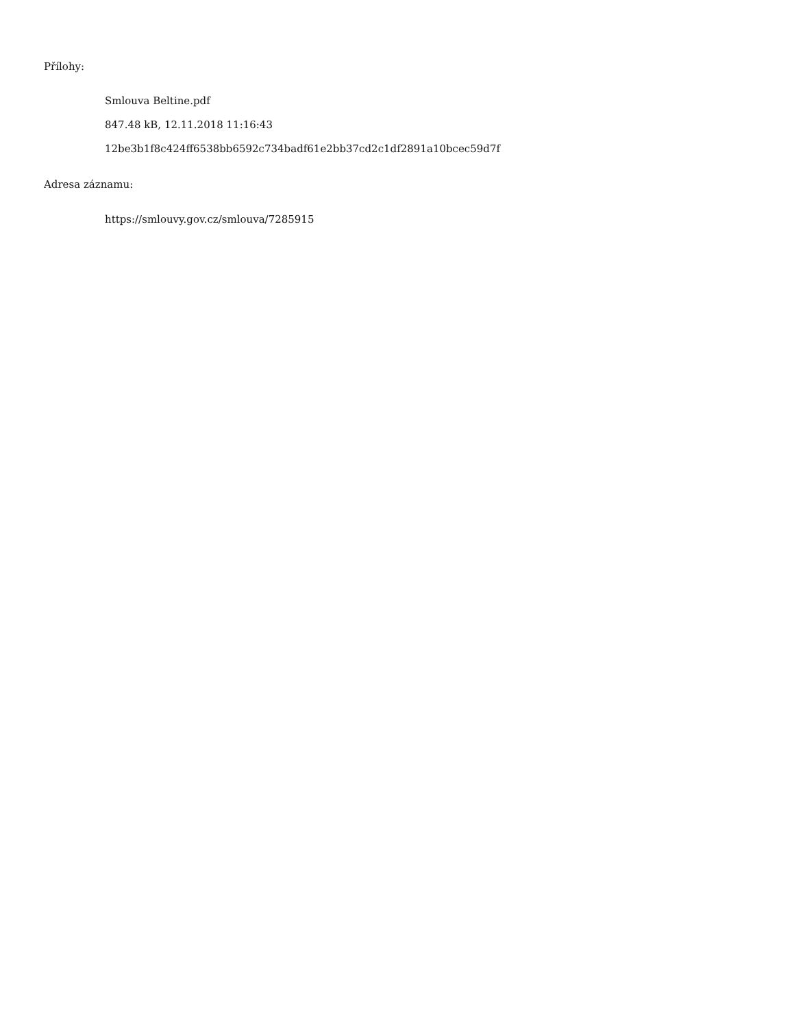Přílohy:
Smlouva Beltine.pdf
847.48 kB, 12.11.2018 11:16:43
12be3b1f8c424ff6538bb6592c734badf61e2bb37cd2c1df2891a10bcec59d7f
Adresa záznamu:
https://smlouvy.gov.cz/smlouva/7285915